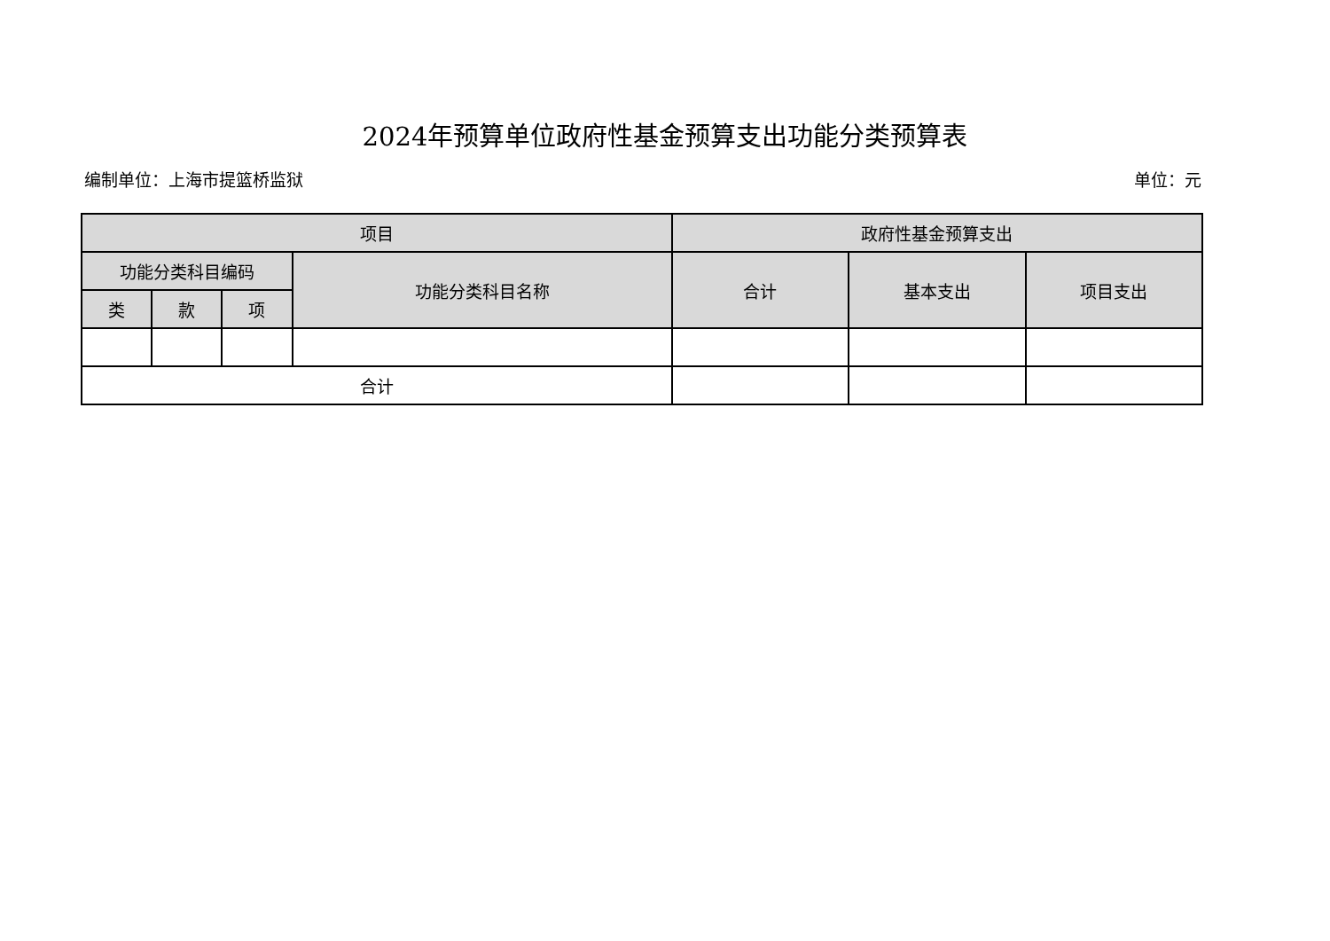2024年预算单位政府性基金预算支出功能分类预算表
编制单位：上海市提篮桥监狱 单位：元
| 项目 | | | | 政府性基金预算支出 | | |
| --- | --- | --- | --- | --- | --- | --- |
| 功能分类科目编码 | | | 功能分类科目名称 | 合计 | 基本支出 | 项目支出 |
| 类 | 款 | 项 | | | | |
| 合计 | | | | | | |